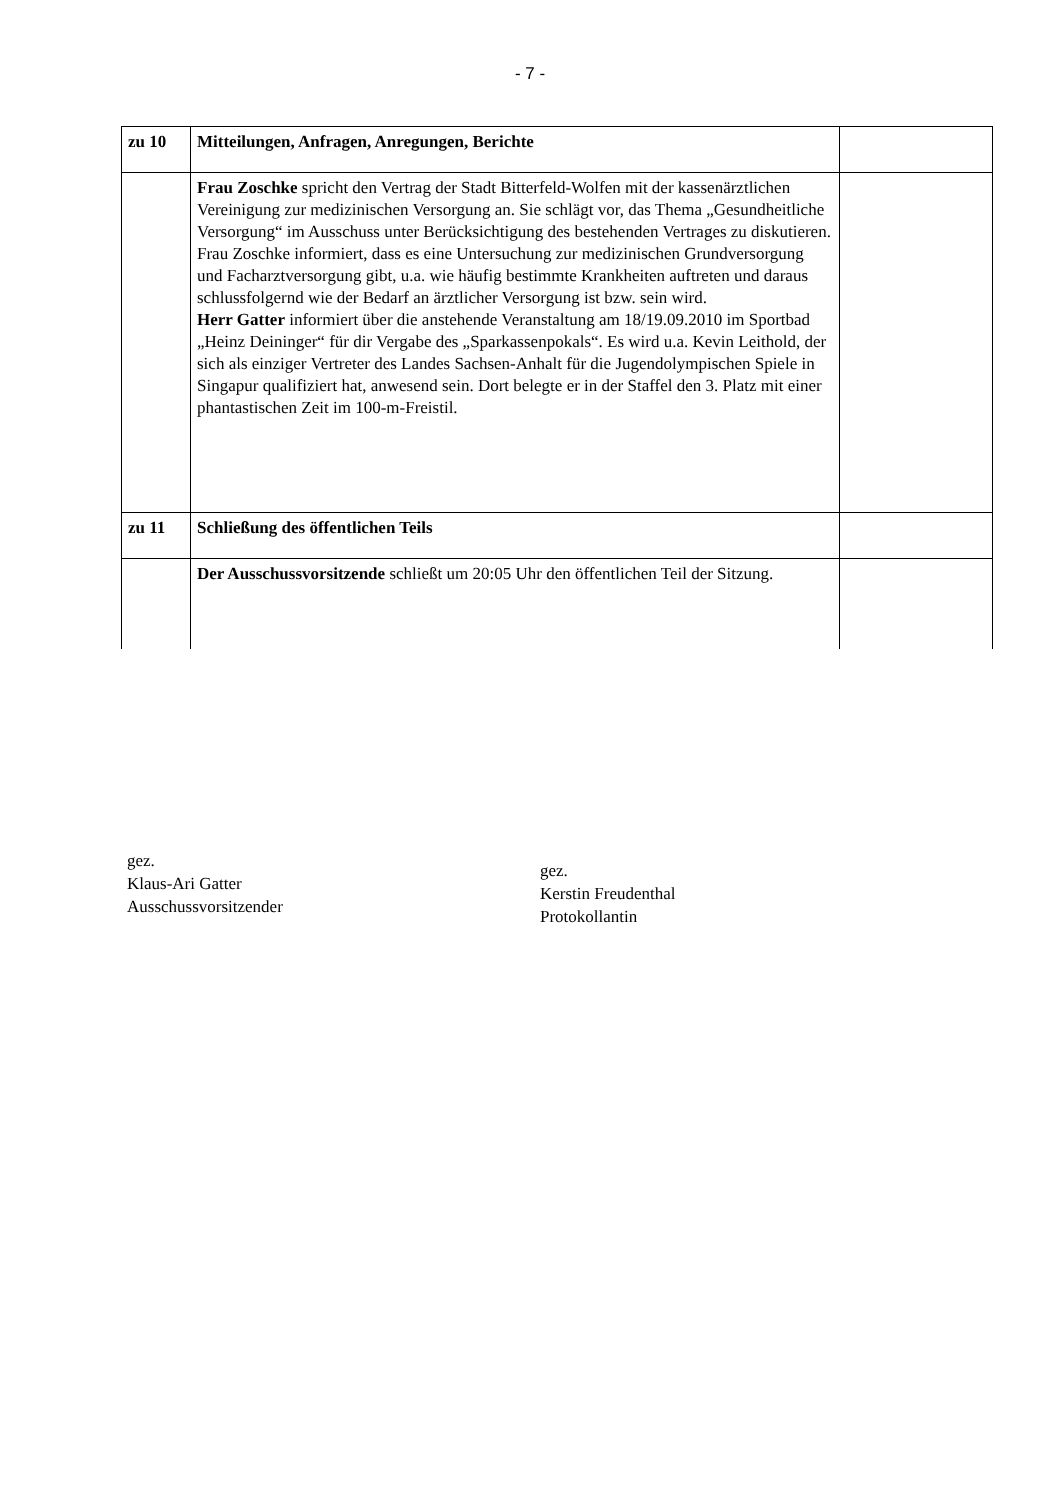- 7 -
| zu 10 | Mitteilungen, Anfragen, Anregungen, Berichte | |
| | Frau Zoschke spricht den Vertrag der Stadt Bitterfeld-Wolfen mit der kassenärztlichen Vereinigung zur medizinischen Versorgung an. Sie schlägt vor, das Thema „Gesundheitliche Versorgung“ im Ausschuss unter Berücksichtigung des bestehenden Vertrages zu diskutieren. Frau Zoschke informiert, dass es eine Untersuchung zur medizinischen Grundversorgung und Facharztversorgung gibt, u.a. wie häufig bestimmte Krankheiten auftreten und daraus schlussfolgernd wie der Bedarf an ärztlicher Versorgung ist bzw. sein wird. Herr Gatter informiert über die anstehende Veranstaltung am 18/19.09.2010 im Sportbad „Heinz Deininger“ für dir Vergabe des „Sparkassenpokals“. Es wird u.a. Kevin Leithold, der sich als einziger Vertreter des Landes Sachsen-Anhalt für die Jugendolympischen Spiele in Singapur qualifiziert hat, anwesend sein. Dort belegte er in der Staffel den 3. Platz mit einer phantastischen Zeit im 100-m-Freistil. | |
| zu 11 | Schließung des öffentlichen Teils | |
| | Der Ausschussvorsitzende schließt um 20:05 Uhr den öffentlichen Teil der Sitzung. | |
gez.
Klaus-Ari Gatter
Ausschussvorsitzender
gez.
Kerstin Freudenthal
Protokollantin